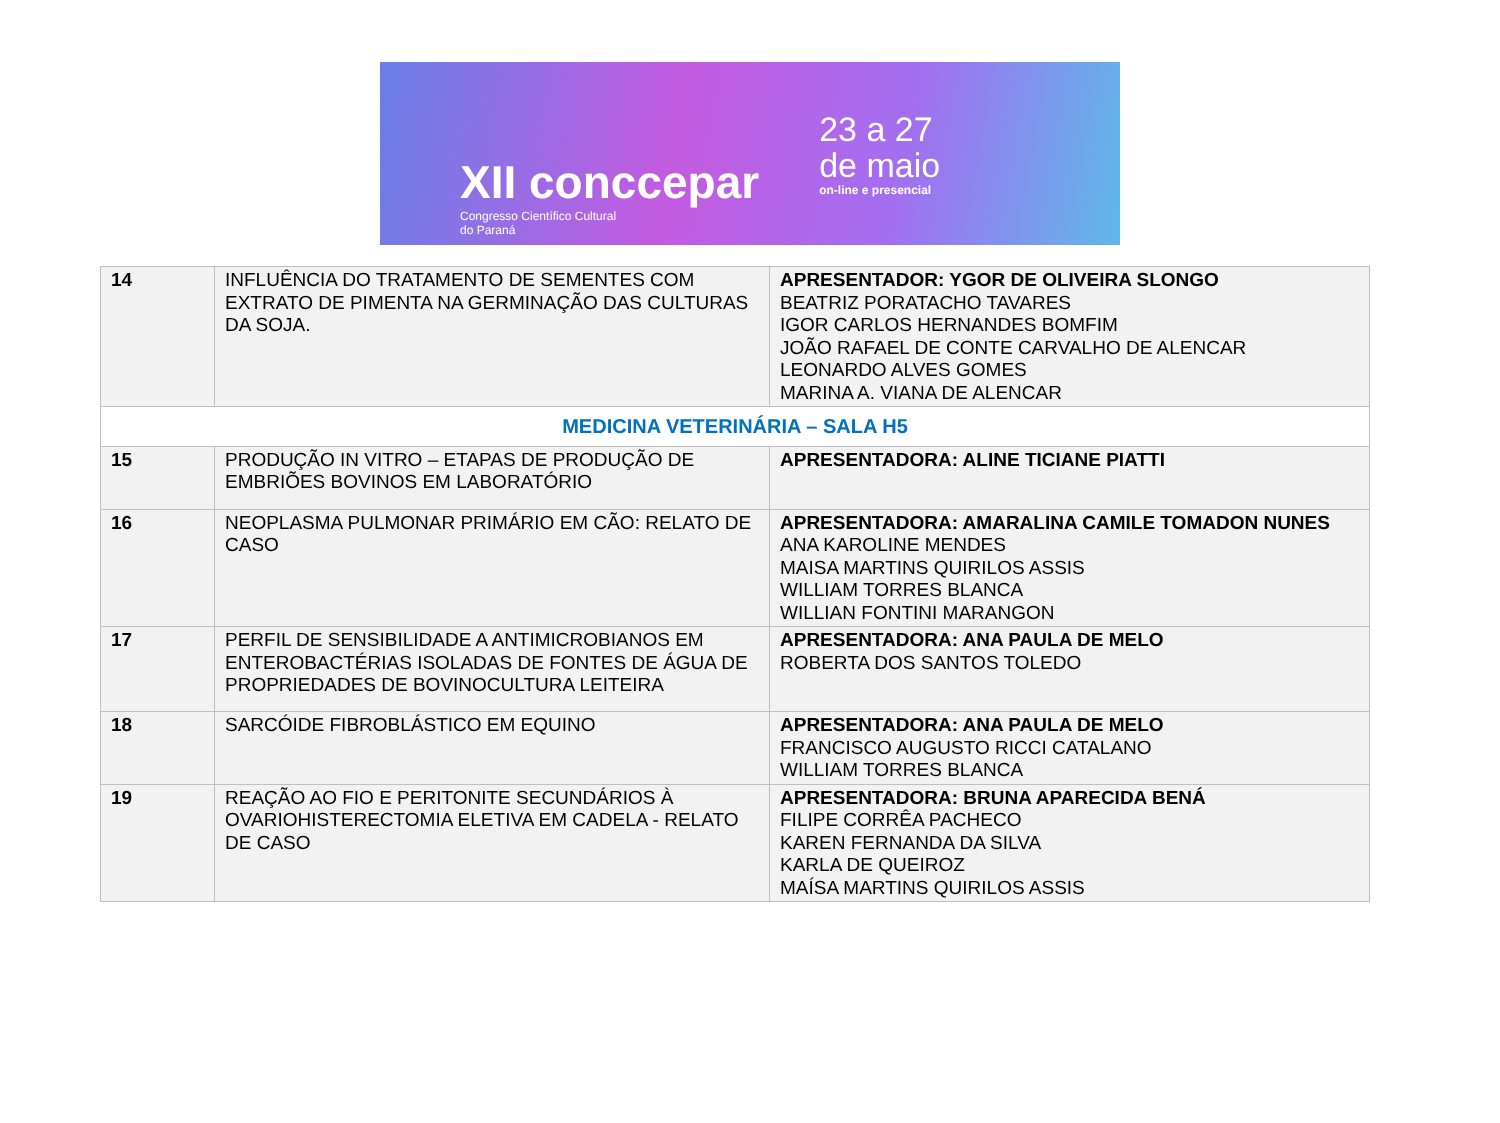XII conccepar
Congresso Científico Cultural
do Paraná
23 a 27
de maio
on-line e presencial
| 14 | INFLUÊNCIA DO TRATAMENTO DE SEMENTES COM EXTRATO DE PIMENTA NA GERMINAÇÃO DAS CULTURAS DA SOJA. | APRESENTADOR: YGOR DE OLIVEIRA SLONGO BEATRIZ PORATACHO TAVARES IGOR CARLOS HERNANDES BOMFIM JOÃO RAFAEL DE CONTE CARVALHO DE ALENCAR LEONARDO ALVES GOMES MARINA A. VIANA DE ALENCAR |
| MEDICINA VETERINÁRIA – SALA H5 | | |
| 15 | PRODUÇÃO IN VITRO – ETAPAS DE PRODUÇÃO DE EMBRIÕES BOVINOS EM LABORATÓRIO | APRESENTADORA: ALINE TICIANE PIATTI |
| 16 | NEOPLASMA PULMONAR PRIMÁRIO EM CÃO: RELATO DE CASO | APRESENTADORA: AMARALINA CAMILE TOMADON NUNES ANA KAROLINE MENDES MAISA MARTINS QUIRILOS ASSIS WILLIAM TORRES BLANCA WILLIAN FONTINI MARANGON |
| 17 | PERFIL DE SENSIBILIDADE A ANTIMICROBIANOS EM ENTEROBACTÉRIAS ISOLADAS DE FONTES DE ÁGUA DE PROPRIEDADES DE BOVINOCULTURA LEITEIRA | APRESENTADORA: ANA PAULA DE MELO ROBERTA DOS SANTOS TOLEDO |
| 18 | SARCÓIDE FIBROBLÁSTICO EM EQUINO | APRESENTADORA: ANA PAULA DE MELO FRANCISCO AUGUSTO RICCI CATALANO WILLIAM TORRES BLANCA |
| 19 | REAÇÃO AO FIO E PERITONITE SECUNDÁRIOS À OVARIOHISTERECTOMIA ELETIVA EM CADELA - RELATO DE CASO | APRESENTADORA: BRUNA APARECIDA BENÁ FILIPE CORRÊA PACHECO KAREN FERNANDA DA SILVA KARLA DE QUEIROZ MAÍSA MARTINS QUIRILOS ASSIS |